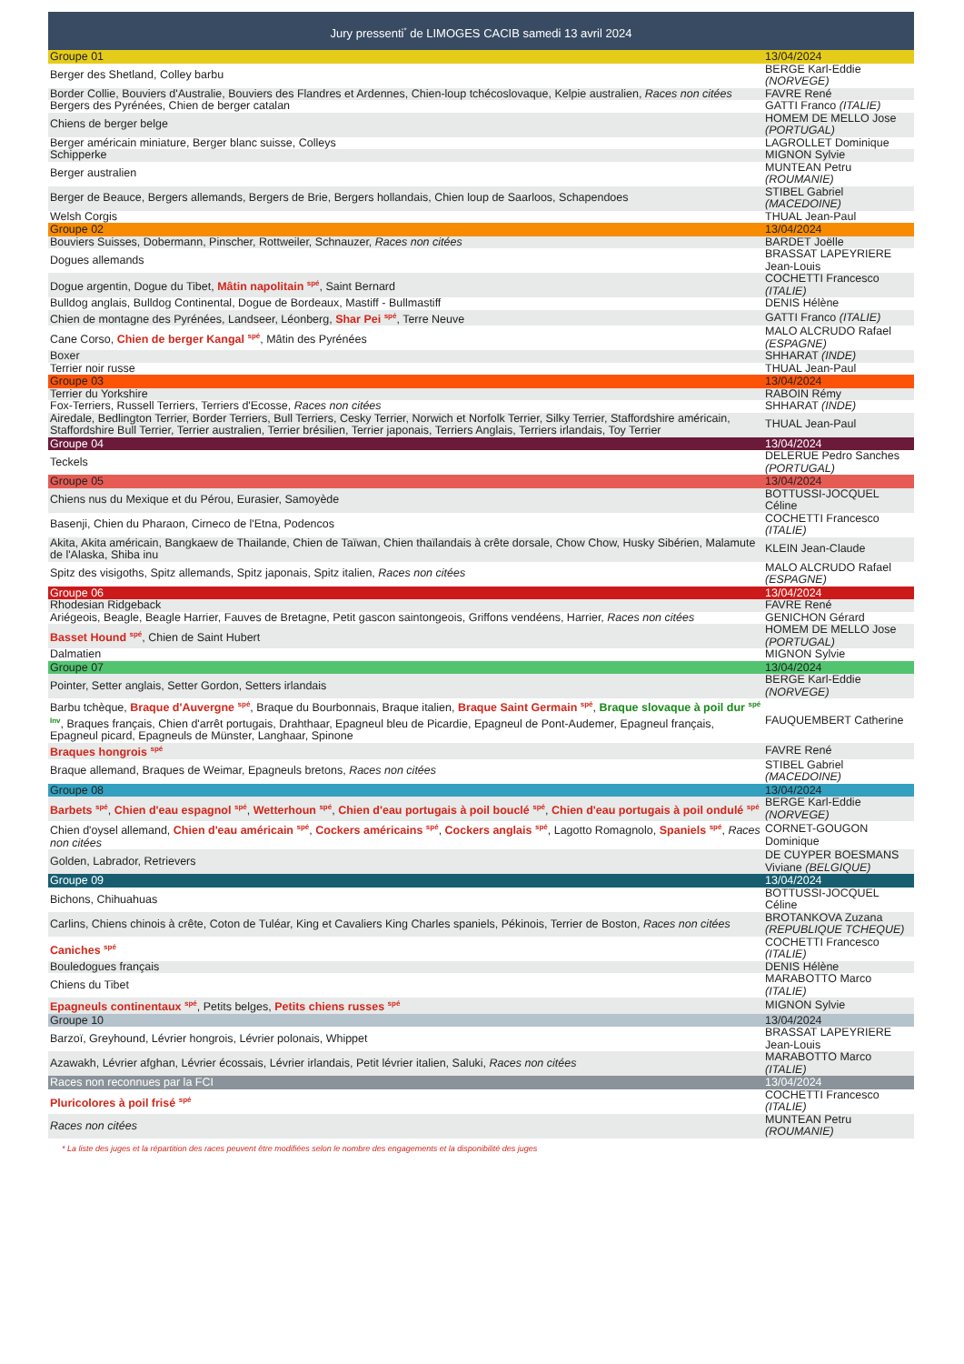Jury pressenti<sup>*</sup> de LIMOGES CACIB samedi 13 avril 2024
| Groupe 01 | 13/04/2024 |
| Berger des Shetland, Colley barbu | BERGE Karl-Eddie (NORVEGE) |
| Border Collie, Bouviers d'Australie, Bouviers des Flandres et Ardennes, Chien-loup tchécoslovaque, Kelpie australien, Races non citées | FAVRE René |
| Bergers des Pyrénées, Chien de berger catalan | GATTI Franco (ITALIE) |
| Chiens de berger belge | HOMEM DE MELLO Jose (PORTUGAL) |
| Berger américain miniature, Berger blanc suisse, Colleys | LAGROLLET Dominique |
| Schipperke | MIGNON Sylvie |
| Berger australien | MUNTEAN Petru (ROUMANIE) |
| Berger de Beauce, Bergers allemands, Bergers de Brie, Bergers hollandais, Chien loup de Saarloos, Schapendoes | STIBEL Gabriel (MACEDOINE) |
| Welsh Corgis | THUAL Jean-Paul |
| Groupe 02 | 13/04/2024 |
| Bouviers Suisses, Dobermann, Pinscher, Rottweiler, Schnauzer, Races non citées | BARDET Joëlle |
| Dogues allemands | BRASSAT LAPEYRIERE Jean-Louis |
| Dogue argentin, Dogue du Tibet, Mâtin napolitain <sup>spé</sup> , Saint Bernard | COCHETTI Francesco (ITALIE) |
| Bulldog anglais, Bulldog Continental, Dogue de Bordeaux, Mastiff - Bullmastiff | DENIS Hélène |
| Chien de montagne des Pyrénées, Landseer, Léonberg, Shar Pei <sup>spé</sup> , Terre Neuve | GATTI Franco (ITALIE) |
| Cane Corso, Chien de berger Kangal <sup>spé</sup> , Mâtin des Pyrénées | MALO ALCRUDO Rafael (ESPAGNE) |
| Boxer | SHHARAT (INDE) |
| Terrier noir russe | THUAL Jean-Paul |
| Groupe 03 | 13/04/2024 |
| Terrier du Yorkshire | RABOIN Rémy |
| Fox-Terriers, Russell Terriers, Terriers d'Ecosse, Races non citées | SHHARAT (INDE) |
| Airedale, Bedlington Terrier, Border Terriers, Bull Terriers, Cesky Terrier, Norwich et Norfolk Terrier, Silky Terrier, Staffordshire américain, Staffordshire Bull Terrier, Terrier australien, Terrier brésilien, Terrier japonais, Terriers Anglais, Terriers irlandais, Toy Terrier | THUAL Jean-Paul |
| Groupe 04 | 13/04/2024 |
| Teckels | DELERUE Pedro Sanches (PORTUGAL) |
| Groupe 05 | 13/04/2024 |
| Chiens nus du Mexique et du Pérou, Eurasier, Samoyède | BOTTUSSI-JOCQUEL Céline |
| Basenji, Chien du Pharaon, Cirneco de l'Etna, Podencos | COCHETTI Francesco (ITALIE) |
| Akita, Akita américain, Bangkaew de Thailande, Chien de Taïwan, Chien thaïlandais à crête dorsale, Chow Chow, Husky Sibérien, Malamute de l'Alaska, Shiba inu | KLEIN Jean-Claude |
| Spitz des visigoths, Spitz allemands, Spitz japonais, Spitz italien, Races non citées | MALO ALCRUDO Rafael (ESPAGNE) |
| Groupe 06 | 13/04/2024 |
| Rhodesian Ridgeback | FAVRE René |
| Ariégeois, Beagle, Beagle Harrier, Fauves de Bretagne, Petit gascon saintongeois, Griffons vendéens, Harrier, Races non citées | GENICHON Gérard |
| Basset Hound <sup>spé</sup> , Chien de Saint Hubert | HOMEM DE MELLO Jose (PORTUGAL) |
| Dalmatien | MIGNON Sylvie |
| Groupe 07 | 13/04/2024 |
| Pointer, Setter anglais, Setter Gordon, Setters irlandais | BERGE Karl-Eddie (NORVEGE) |
| Barbu tchèque, Braque d'Auvergne <sup>spé</sup> , Braque du Bourbonnais, Braque italien, Braque Saint Germain <sup>spé</sup> , Braque slovaque à poil dur <sup>spé Inv</sup> , Braques français, Chien d'arrêt portugais, Drahthaar, Epagneul bleu de Picardie, Epagneul de Pont-Audemer, Epagneul français, Epagneul picard, Epagneuls de Münster, Langhaar, Spinone | FAUQUEMBERT Catherine |
| Braques hongrois <sup>spé</sup> | FAVRE René |
| Braque allemand, Braques de Weimar, Epagneuls bretons, Races non citées | STIBEL Gabriel (MACEDOINE) |
| Groupe 08 | 13/04/2024 |
| Barbets <sup>spé</sup> , Chien d'eau espagnol <sup>spé</sup> , Wetterhoun <sup>spé</sup> , Chien d'eau portugais à poil bouclé <sup>spé</sup> , Chien d'eau portugais à poil ondulé <sup>spé</sup> | BERGE Karl-Eddie (NORVEGE) |
| Chien d'oysel allemand, Chien d'eau américain <sup>spé</sup> , Cockers américains <sup>spé</sup> , Cockers anglais <sup>spé</sup> , Lagotto Romagnolo, Spaniels <sup>spé</sup> , Races non citées | CORNET-GOUGON Dominique |
| Golden, Labrador, Retrievers | DE CUYPER BOESMANS Viviane (BELGIQUE) |
| Groupe 09 | 13/04/2024 |
| Bichons, Chihuahuas | BOTTUSSI-JOCQUEL Céline |
| Carlins, Chiens chinois à crête, Coton de Tuléar, King et Cavaliers King Charles spaniels, Pékinois, Terrier de Boston, Races non citées | BROTANKOVA Zuzana (REPUBLIQUE TCHEQUE) |
| Caniches <sup>spé</sup> | COCHETTI Francesco (ITALIE) |
| Bouledogues français | DENIS Hélène |
| Chiens du Tibet | MARABOTTO Marco (ITALIE) |
| Epagneuls continentaux <sup>spé</sup> , Petits belges, Petits chiens russes <sup>spé</sup> | MIGNON Sylvie |
| Groupe 10 | 13/04/2024 |
| Barzoï, Greyhound, Lévrier hongrois, Lévrier polonais, Whippet | BRASSAT LAPEYRIERE Jean-Louis |
| Azawakh, Lévrier afghan, Lévrier écossais, Lévrier irlandais, Petit lévrier italien, Saluki, Races non citées | MARABOTTO Marco (ITALIE) |
| Races non reconnues par la FCI | 13/04/2024 |
| Pluricolores à poil frisé <sup>spé</sup> | COCHETTI Francesco (ITALIE) |
| Races non citées | MUNTEAN Petru (ROUMANIE) |
* La liste des juges et la répartition des races peuvent être modifiées selon le nombre des engagements et la disponibilité des juges